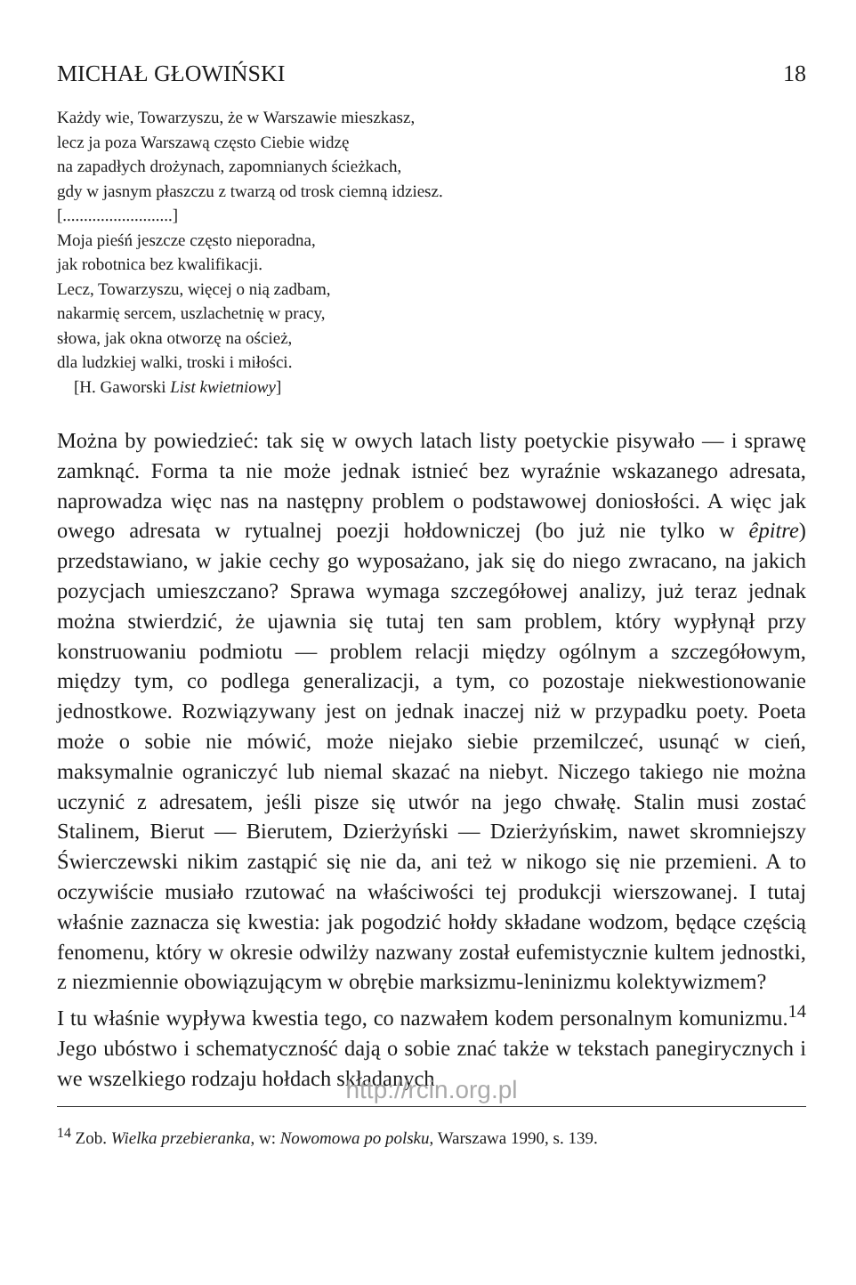MICHAŁ GŁOWIŃSKI 18
Każdy wie, Towarzyszu, że w Warszawie mieszkasz,
lecz ja poza Warszawą często Ciebie widzę
na zapadłych drożynach, zapomnianych ścieżkach,
gdy w jasnym płaszczu z twarzą od trosk ciemną idziesz.
[..........................]
Moja pieśń jeszcze często nieporadna,
jak robotnica bez kwalifikacji.
Lecz, Towarzyszu, więcej o nią zadbam,
nakarmię sercem, uszlachetnię w pracy,
słowa, jak okna otworzę na oścież,
dla ludzkiej walki, troski i miłości.
[H. Gaworski List kwietniowy]
Można by powiedzieć: tak się w owych latach listy poetyckie pisywało — i sprawę zamknąć. Forma ta nie może jednak istnieć bez wyraźnie wskazanego adresata, naprowadza więc nas na następny problem o podstawowej doniosłości. A więc jak owego adresata w rytualnej poezji hołdowniczej (bo już nie tylko w êpitre) przedstawiano, w jakie cechy go wyposażano, jak się do niego zwracano, na jakich pozycjach umieszczano? Sprawa wymaga szczegółowej analizy, już teraz jednak można stwierdzić, że ujawnia się tutaj ten sam problem, który wypłynął przy konstruowaniu podmiotu — problem relacji między ogólnym a szczegółowym, między tym, co podlega generalizacji, a tym, co pozostaje niekwestionowanie jednostkowe. Rozwiązywany jest on jednak inaczej niż w przypadku poety. Poeta może o sobie nie mówić, może niejako siebie przemilczeć, usunąć w cień, maksymalnie ograniczyć lub niemal skazać na niebyt. Niczego takiego nie można uczynić z adresatem, jeśli pisze się utwór na jego chwałę. Stalin musi zostać Stalinem, Bierut — Bierutem, Dzierżyński — Dzierżyńskim, nawet skromniejszy Świerczewski nikim zastąpić się nie da, ani też w nikogo się nie przemieni. A to oczywiście musiało rzutować na właściwości tej produkcji wierszowanej. I tutaj właśnie zaznacza się kwestia: jak pogodzić hołdy składane wodzom, będące częścią fenomenu, który w okresie odwilży nazwany został eufemistycznie kultem jednostki, z niezmiennie obowiązującym w obrębie marksizmu-leninizmu kolektywizmem?
I tu właśnie wypływa kwestia tego, co nazwałem kodem personalnym komunizmu.<sup>14</sup> Jego ubóstwo i schematyczność dają o sobie znać także w tekstach panegirycznych i we wszelkiego rodzaju hołdach składanych
http://rcin.org.pl
<sup>14</sup> Zob. Wielka przebieranka, w: Nowomowa po polsku, Warszawa 1990, s. 139.